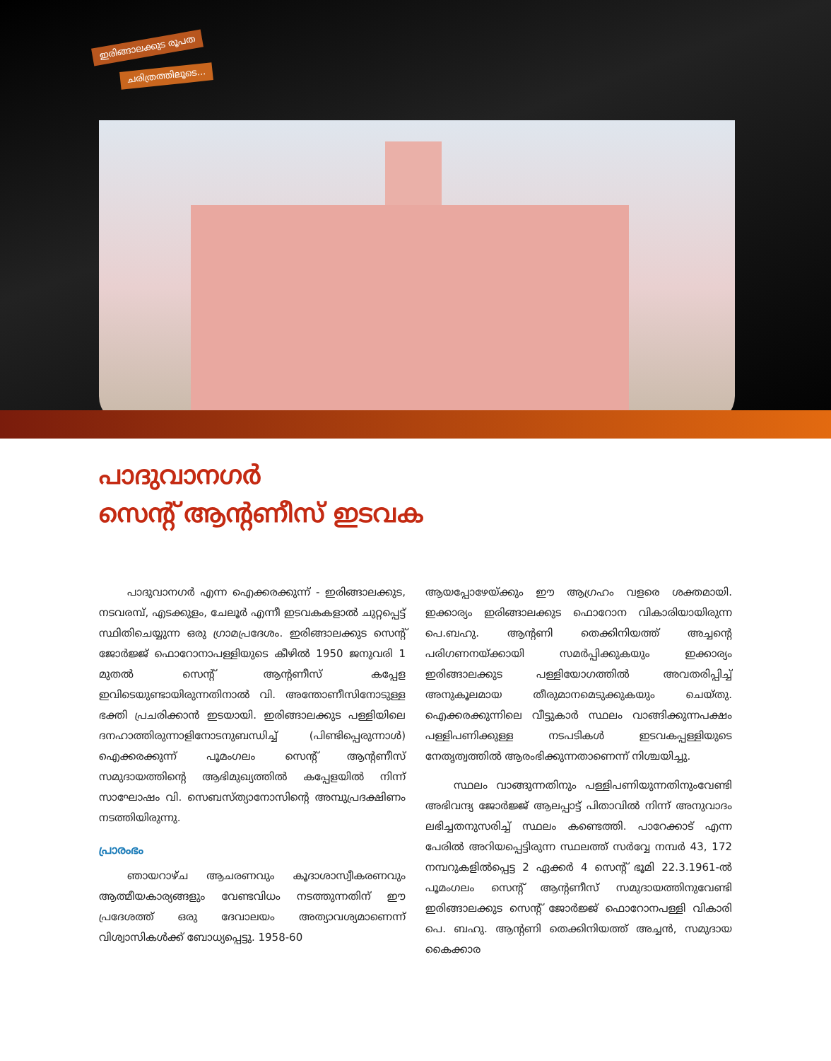ഇരിങ്ങാലക്കുട രൂപത
ചരിത്രത്തിലൂടെ...
പാദുവാനഗർ
സെന്റ് ആന്റണീസ് ഇടവക
പാദുവാനഗർ എന്ന ഐക്കരക്കുന്ന് - ഇരിങ്ങാലക്കുട, നടവരമ്പ്, എടക്കുളം, ചേലൂർ എന്നീ ഇടവകകളാൽ ചുറ്റപ്പെട്ട് സ്ഥിതിചെയ്യുന്ന ഒരു ഗ്രാമപ്രദേശം. ഇരിങ്ങാലക്കുട സെന്റ് ജോർജ്ജ് ഫൊറോനാപള്ളിയുടെ കീഴിൽ 1950 ജനുവരി 1 മുതൽ സെന്റ് ആന്റണീസ് കപ്പേള ഇവിടെയുണ്ടായിരുന്നതിനാൽ വി. അന്തോണീസിനോടുള്ള ഭക്തി പ്രചരിക്കാൻ ഇടയായി. ഇരിങ്ങാലക്കുട പള്ളിയിലെ ദനഹാത്തിരുന്നാളിനോടനുബന്ധിച്ച് (പിണ്ടിപ്പെരുന്നാൾ) ഐക്കരക്കുന്ന് പൂമംഗലം സെന്റ് ആന്റണീസ് സമുദായത്തിന്റെ ആഭിമുഖ്യത്തിൽ കപ്പേളയിൽ നിന്ന് സാഘോഷം വി. സെബസ്ത്യാനോസിന്റെ അമ്പുപ്രദക്ഷിണം നടത്തിയിരുന്നു.
പ്രാരംഭം
ഞായറാഴ്ച ആചരണവും കൂദാശാസ്വീകരണവും ആത്മീയകാര്യങ്ങളും വേണ്ടവിധം നടത്തുന്നതിന് ഈ പ്രദേശത്ത് ഒരു ദേവാലയം അത്യാവശ്യമാണെന്ന് വിശ്വാസികൾക്ക് ബോധ്യപ്പെട്ടു. 1958-60
ആയപ്പോഴേയ്ക്കും ഈ ആഗ്രഹം വളരെ ശക്തമായി. ഇക്കാര്യം ഇരിങ്ങാലക്കുട ഫൊറോന വികാരിയായിരുന്ന പെ.ബഹു. ആന്റണി തെക്കിനിയത്ത് അച്ചന്റെ പരിഗണനയ്ക്കായി സമർപ്പിക്കുകയും ഇക്കാര്യം ഇരിങ്ങാലക്കുട പള്ളിയോഗത്തിൽ അവതരിപ്പിച്ച് അനുകൂലമായ തീരുമാനമെടുക്കുകയും ചെയ്തു. ഐക്കരക്കുന്നിലെ വീട്ടുകാർ സ്ഥലം വാങ്ങിക്കുന്നപക്ഷം പള്ളിപണിക്കുള്ള നടപടികൾ ഇടവകപ്പള്ളിയുടെ നേതൃത്വത്തിൽ ആരംഭിക്കുന്നതാണെന്ന് നിശ്ചയിച്ചു.
സ്ഥലം വാങ്ങുന്നതിനും പള്ളിപണിയുന്നതിനുംവേണ്ടി അഭിവന്ദ്യ ജോർജ്ജ് ആലപ്പാട്ട് പിതാവിൽ നിന്ന് അനുവാദം ലഭിച്ചതനുസരിച്ച് സ്ഥലം കണ്ടെത്തി. പാറേക്കാട് എന്ന പേരിൽ അറിയപ്പെട്ടിരുന്ന സ്ഥലത്ത് സർവ്വേ നമ്പർ 43, 172 നമ്പറുകളിൽപ്പെട്ട 2 ഏക്കർ 4 സെന്റ് ഭൂമി 22.3.1961-ൽ പൂമംഗലം സെന്റ് ആന്റണീസ് സമുദായത്തിനുവേണ്ടി ഇരിങ്ങാലക്കുട സെന്റ് ജോർജ്ജ് ഫൊറോനപള്ളി വികാരി പെ. ബഹു. ആന്റണി തെക്കിനിയത്ത് അച്ചൻ, സമുദായ കൈക്കാര